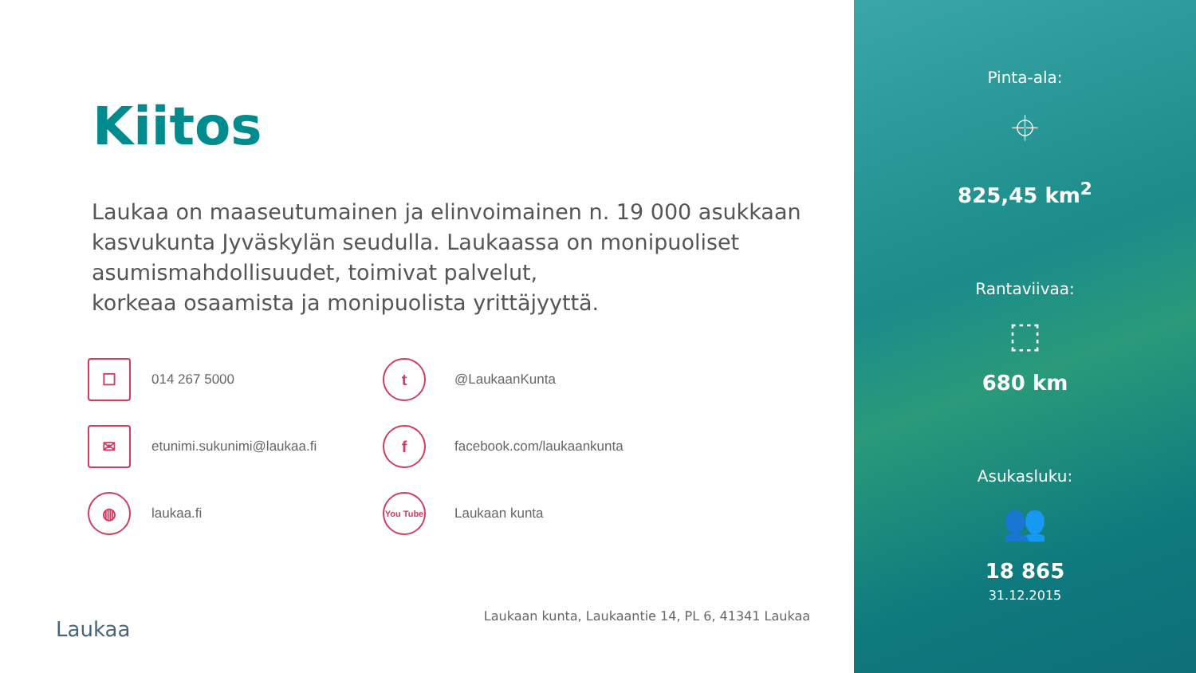Kiitos
Laukaa on maaseutumainen ja elinvoimainen n. 19 000 asukkaan kasvukunta Jyväskylän seudulla. Laukaassa on monipuoliset asumismahdollisuudet, toimivat palvelut,
korkeaa osaamista ja monipuolista yrittäjyyttä.
☐
014 267 5000
t
@LaukaanKunta
✉
etunimi.sukunimi@laukaa.fi
f
facebook.com/laukaankunta
◍
laukaa.fi
You Tube
Laukaan kunta
Laukaa
Laukaan kunta, Laukaantie 14, PL 6, 41341 Laukaa
Pinta-ala:
⌖
825,45 km<sup>2</sup>
Rantaviivaa:
⬚
680 km
Asukasluku:
👥
18 865
31.12.2015